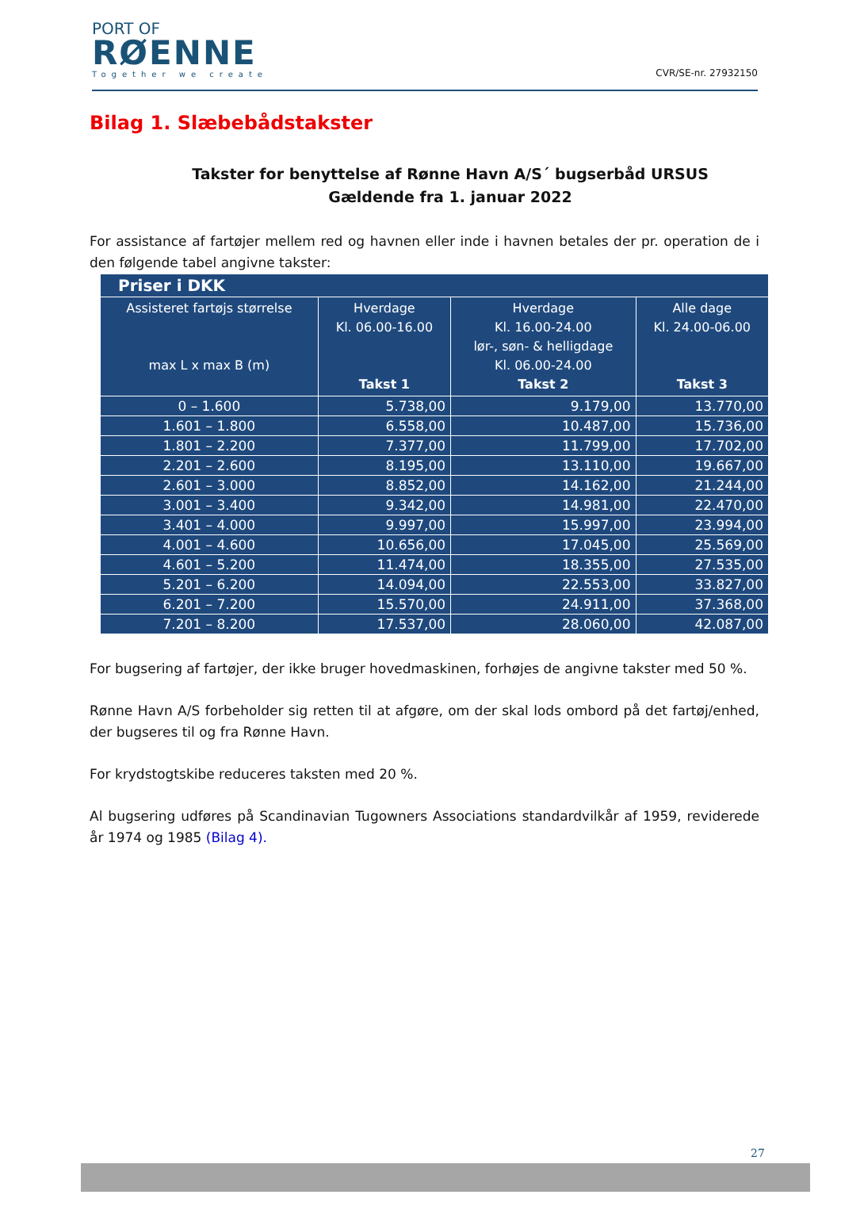PORT OF
RØENNE
Together we create
CVR/SE-nr. 27932150
Bilag 1. Slæbebådstakster
Takster for benyttelse af Rønne Havn A/S´ bugserbåd URSUS
Gældende fra 1. januar 2022
For assistance af fartøjer mellem red og havnen eller inde i havnen betales der pr. operation de i den følgende tabel angivne takster:
| Priser i DKK | | | |
| --- | --- | --- | --- |
| Assisteret fartøjs størrelse max L x max B (m) | Hverdage Kl. 06.00-16.00 Takst 1 | Hverdage Kl. 16.00-24.00 lør-, søn- & helligdage Kl. 06.00-24.00 Takst 2 | Alle dage Kl. 24.00-06.00 Takst 3 |
| 0 – 1.600 | 5.738,00 | 9.179,00 | 13.770,00 |
| 1.601 – 1.800 | 6.558,00 | 10.487,00 | 15.736,00 |
| 1.801 – 2.200 | 7.377,00 | 11.799,00 | 17.702,00 |
| 2.201 – 2.600 | 8.195,00 | 13.110,00 | 19.667,00 |
| 2.601 – 3.000 | 8.852,00 | 14.162,00 | 21.244,00 |
| 3.001 – 3.400 | 9.342,00 | 14.981,00 | 22.470,00 |
| 3.401 – 4.000 | 9.997,00 | 15.997,00 | 23.994,00 |
| 4.001 – 4.600 | 10.656,00 | 17.045,00 | 25.569,00 |
| 4.601 – 5.200 | 11.474,00 | 18.355,00 | 27.535,00 |
| 5.201 – 6.200 | 14.094,00 | 22.553,00 | 33.827,00 |
| 6.201 – 7.200 | 15.570,00 | 24.911,00 | 37.368,00 |
| 7.201 – 8.200 | 17.537,00 | 28.060,00 | 42.087,00 |
For bugsering af fartøjer, der ikke bruger hovedmaskinen, forhøjes de angivne takster med 50 %.
Rønne Havn A/S forbeholder sig retten til at afgøre, om der skal lods ombord på det fartøj/enhed, der bugseres til og fra Rønne Havn.
For krydstogtskibe reduceres taksten med 20 %.
Al bugsering udføres på Scandinavian Tugowners Associations standardvilkår af 1959, reviderede år 1974 og 1985 (Bilag 4).
27